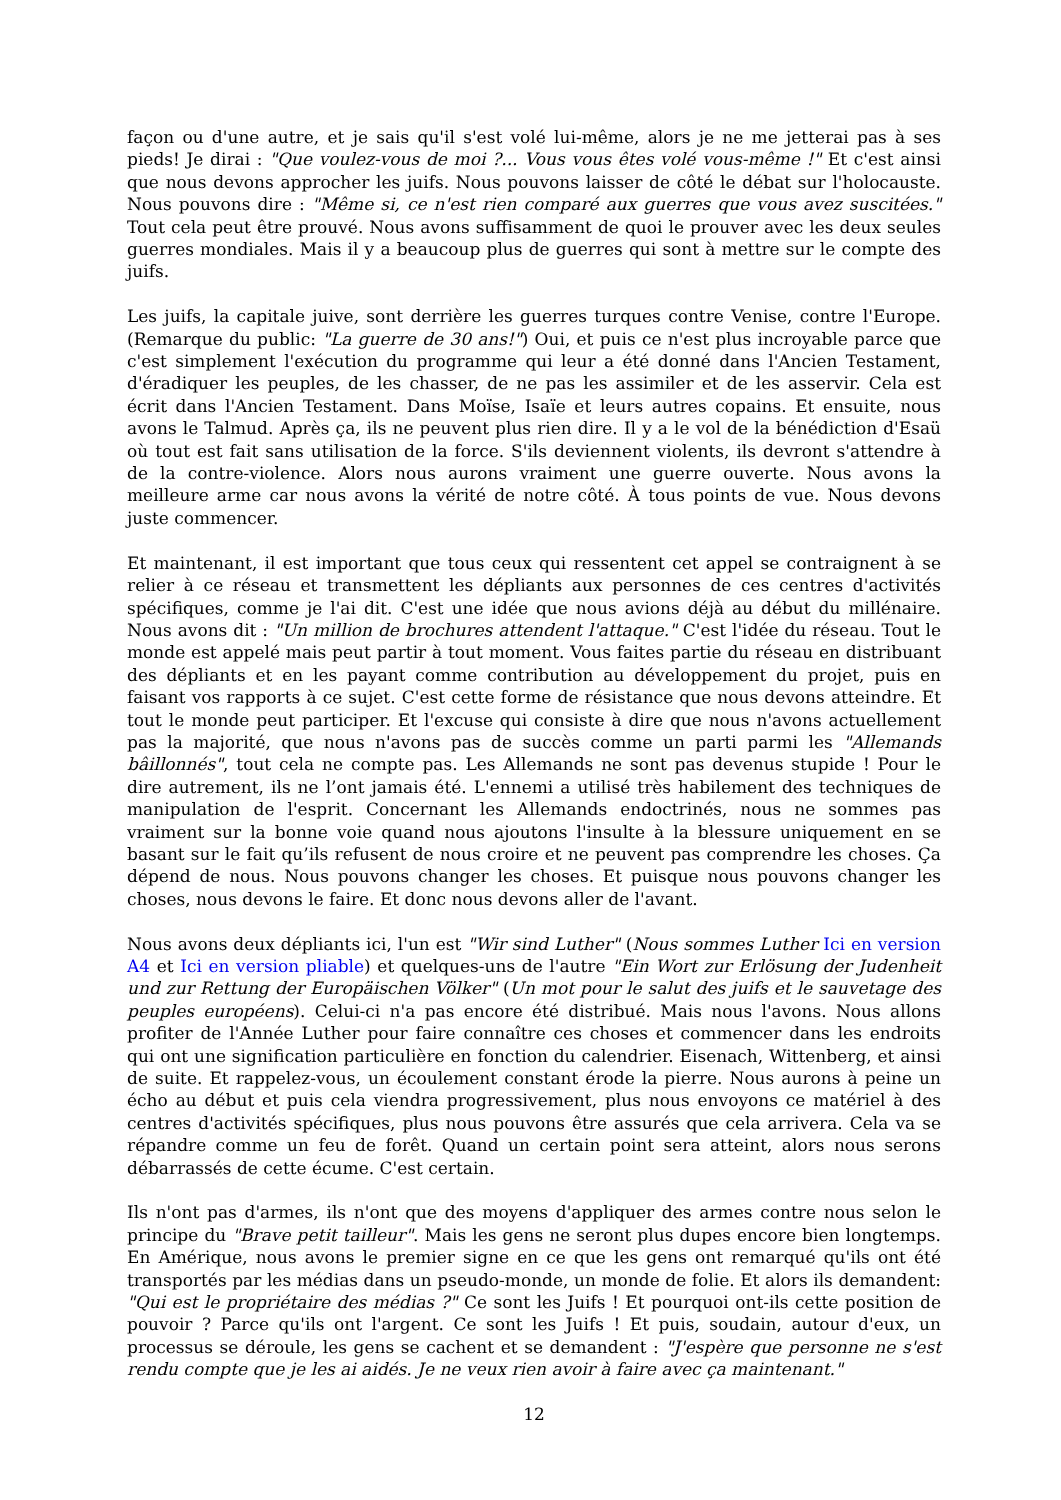façon ou d'une autre, et je sais qu'il s'est volé lui-même, alors je ne me jetterai pas à ses pieds! Je dirai : "Que voulez-vous de moi ?... Vous vous êtes volé vous-même !" Et c'est ainsi que nous devons approcher les juifs. Nous pouvons laisser de côté le débat sur l'holocauste. Nous pouvons dire : "Même si, ce n'est rien comparé aux guerres que vous avez suscitées." Tout cela peut être prouvé. Nous avons suffisamment de quoi le prouver avec les deux seules guerres mondiales. Mais il y a beaucoup plus de guerres qui sont à mettre sur le compte des juifs.
Les juifs, la capitale juive, sont derrière les guerres turques contre Venise, contre l'Europe. (Remarque du public: "La guerre de 30 ans!") Oui, et puis ce n'est plus incroyable parce que c'est simplement l'exécution du programme qui leur a été donné dans l'Ancien Testament, d'éradiquer les peuples, de les chasser, de ne pas les assimiler et de les asservir. Cela est écrit dans l'Ancien Testament. Dans Moïse, Isaïe et leurs autres copains. Et ensuite, nous avons le Talmud. Après ça, ils ne peuvent plus rien dire. Il y a le vol de la bénédiction d'Esaü où tout est fait sans utilisation de la force. S'ils deviennent violents, ils devront s'attendre à de la contre-violence. Alors nous aurons vraiment une guerre ouverte. Nous avons la meilleure arme car nous avons la vérité de notre côté. À tous points de vue. Nous devons juste commencer.
Et maintenant, il est important que tous ceux qui ressentent cet appel se contraignent à se relier à ce réseau et transmettent les dépliants aux personnes de ces centres d'activités spécifiques, comme je l'ai dit. C'est une idée que nous avions déjà au début du millénaire. Nous avons dit : "Un million de brochures attendent l'attaque." C'est l'idée du réseau. Tout le monde est appelé mais peut partir à tout moment. Vous faites partie du réseau en distribuant des dépliants et en les payant comme contribution au développement du projet, puis en faisant vos rapports à ce sujet. C'est cette forme de résistance que nous devons atteindre. Et tout le monde peut participer. Et l'excuse qui consiste à dire que nous n'avons actuellement pas la majorité, que nous n'avons pas de succès comme un parti parmi les "Allemands bâillonnés", tout cela ne compte pas. Les Allemands ne sont pas devenus stupide ! Pour le dire autrement, ils ne l’ont jamais été. L'ennemi a utilisé très habilement des techniques de manipulation de l'esprit. Concernant les Allemands endoctrinés, nous ne sommes pas vraiment sur la bonne voie quand nous ajoutons l'insulte à la blessure uniquement en se basant sur le fait qu’ils refusent de nous croire et ne peuvent pas comprendre les choses. Ça dépend de nous. Nous pouvons changer les choses. Et puisque nous pouvons changer les choses, nous devons le faire. Et donc nous devons aller de l'avant.
Nous avons deux dépliants ici, l'un est "Wir sind Luther" (Nous sommes Luther Ici en version A4 et Ici en version pliable) et quelques-uns de l'autre "Ein Wort zur Erlösung der Judenheit und zur Rettung der Europäischen Völker" (Un mot pour le salut des juifs et le sauvetage des peuples européens). Celui-ci n'a pas encore été distribué. Mais nous l'avons. Nous allons profiter de l'Année Luther pour faire connaître ces choses et commencer dans les endroits qui ont une signification particulière en fonction du calendrier. Eisenach, Wittenberg, et ainsi de suite. Et rappelez-vous, un écoulement constant érode la pierre. Nous aurons à peine un écho au début et puis cela viendra progressivement, plus nous envoyons ce matériel à des centres d'activités spécifiques, plus nous pouvons être assurés que cela arrivera. Cela va se répandre comme un feu de forêt. Quand un certain point sera atteint, alors nous serons débarrassés de cette écume. C'est certain.
Ils n'ont pas d'armes, ils n'ont que des moyens d'appliquer des armes contre nous selon le principe du "Brave petit tailleur". Mais les gens ne seront plus dupes encore bien longtemps. En Amérique, nous avons le premier signe en ce que les gens ont remarqué qu'ils ont été transportés par les médias dans un pseudo-monde, un monde de folie. Et alors ils demandent: "Qui est le propriétaire des médias ?" Ce sont les Juifs ! Et pourquoi ont-ils cette position de pouvoir ? Parce qu'ils ont l'argent. Ce sont les Juifs ! Et puis, soudain, autour d'eux, un processus se déroule, les gens se cachent et se demandent : "J'espère que personne ne s'est rendu compte que je les ai aidés. Je ne veux rien avoir à faire avec ça maintenant."
12